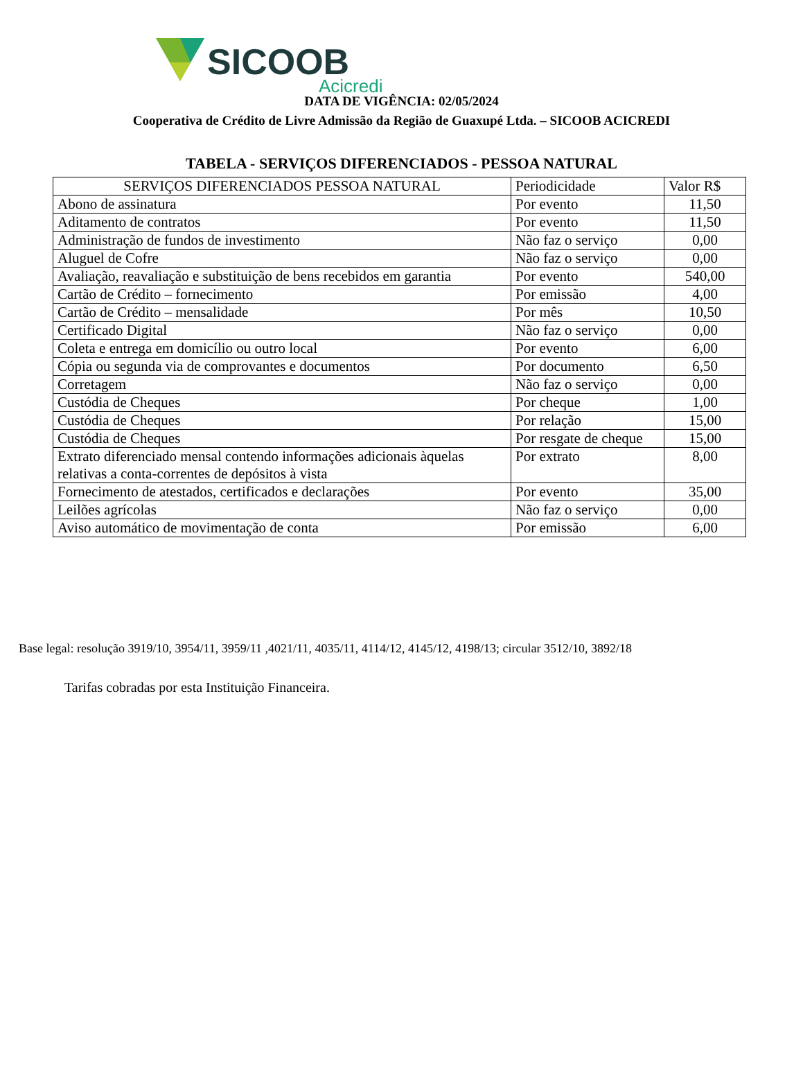SICOOB
Acicredi
DATA DE VIGÊNCIA: 02/05/2024
Cooperativa de Crédito de Livre Admissão da Região de Guaxupé Ltda. – SICOOB ACICREDI
TABELA - SERVIÇOS DIFERENCIADOS - PESSOA NATURAL
| SERVIÇOS DIFERENCIADOS PESSOA NATURAL | Periodicidade | Valor R$ |
| --- | --- | --- |
| Abono de assinatura | Por evento | 11,50 |
| Aditamento de contratos | Por evento | 11,50 |
| Administração de fundos de investimento | Não faz o serviço | 0,00 |
| Aluguel de Cofre | Não faz o serviço | 0,00 |
| Avaliação, reavaliação e substituição de bens recebidos em garantia | Por evento | 540,00 |
| Cartão de Crédito – fornecimento | Por emissão | 4,00 |
| Cartão de Crédito – mensalidade | Por mês | 10,50 |
| Certificado Digital | Não faz o serviço | 0,00 |
| Coleta e entrega em domicílio ou outro local | Por evento | 6,00 |
| Cópia ou segunda via de comprovantes e documentos | Por documento | 6,50 |
| Corretagem | Não faz o serviço | 0,00 |
| Custódia de Cheques | Por cheque | 1,00 |
| Custódia de Cheques | Por relação | 15,00 |
| Custódia de Cheques | Por resgate de cheque | 15,00 |
| Extrato diferenciado mensal contendo informações adicionais àquelas relativas a conta-correntes de depósitos à vista | Por extrato | 8,00 |
| Fornecimento de atestados, certificados e declarações | Por evento | 35,00 |
| Leilões agrícolas | Não faz o serviço | 0,00 |
| Aviso automático de movimentação de conta | Por emissão | 6,00 |
Base legal: resolução 3919/10, 3954/11, 3959/11 ,4021/11, 4035/11, 4114/12, 4145/12, 4198/13; circular 3512/10, 3892/18
Tarifas cobradas por esta Instituição Financeira.